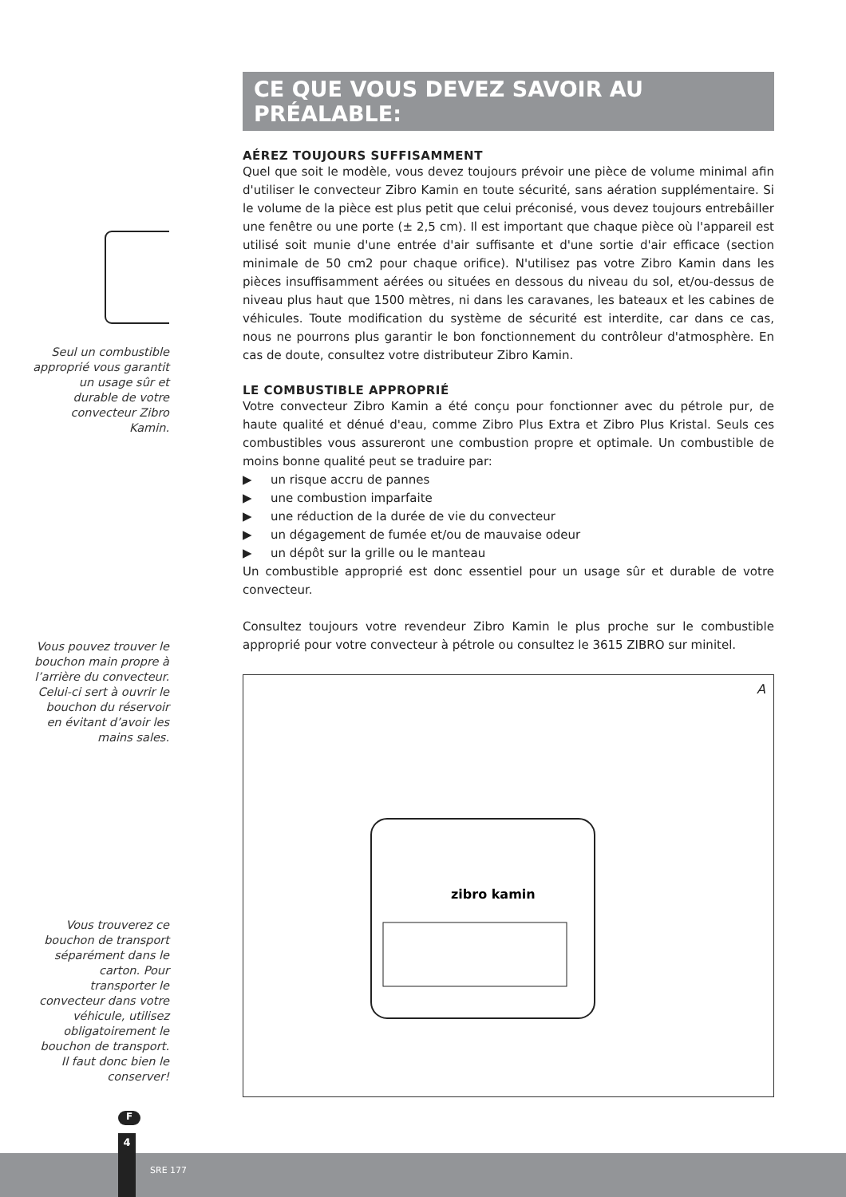Seul un combustible approprié vous garantit un usage sûr et durable de votre convecteur Zibro Kamin.
Vous pouvez trouver le bouchon main propre à l’arrière du convecteur. Celui-ci sert à ouvrir le bouchon du réservoir en évitant d’avoir les mains sales.
Vous trouverez ce bouchon de transport séparément dans le carton. Pour transporter le convecteur dans votre véhicule, utilisez obligatoirement le bouchon de transport. Il faut donc bien le conserver!
CE QUE VOUS DEVEZ SAVOIR AU PRÉALABLE:
AÉREZ TOUJOURS SUFFISAMMENT
Quel que soit le modèle, vous devez toujours prévoir une pièce de volume minimal afin d'utiliser le convecteur Zibro Kamin en toute sécurité, sans aération supplémentaire. Si le volume de la pièce est plus petit que celui préconisé, vous devez toujours entrebâiller une fenêtre ou une porte (± 2,5 cm). Il est important que chaque pièce où l'appareil est utilisé soit munie d'une entrée d'air suffisante et d'une sortie d'air efficace (section minimale de 50 cm2 pour chaque orifice). N'utilisez pas votre Zibro Kamin dans les pièces insuffisamment aérées ou situées en dessous du niveau du sol, et/ou-dessus de niveau plus haut que 1500 mètres, ni dans les caravanes, les bateaux et les cabines de véhicules. Toute modification du système de sécurité est interdite, car dans ce cas, nous ne pourrons plus garantir le bon fonctionnement du contrôleur d'atmosphère. En cas de doute, consultez votre distributeur Zibro Kamin.
LE COMBUSTIBLE APPROPRIÉ
Votre convecteur Zibro Kamin a été conçu pour fonctionner avec du pétrole pur, de haute qualité et dénué d'eau, comme Zibro Plus Extra et Zibro Plus Kristal. Seuls ces combustibles vous assureront une combustion propre et optimale. Un combustible de moins bonne qualité peut se traduire par:
▶ un risque accru de pannes
▶ une combustion imparfaite
▶ une réduction de la durée de vie du convecteur
▶ un dégagement de fumée et/ou de mauvaise odeur
▶ un dépôt sur la grille ou le manteau
Un combustible approprié est donc essentiel pour un usage sûr et durable de votre convecteur.
Consultez toujours votre revendeur Zibro Kamin le plus proche sur le combustible approprié pour votre convecteur à pétrole ou consultez le 3615 ZIBRO sur minitel.
A
zibro kamin
F
SRE 177
4